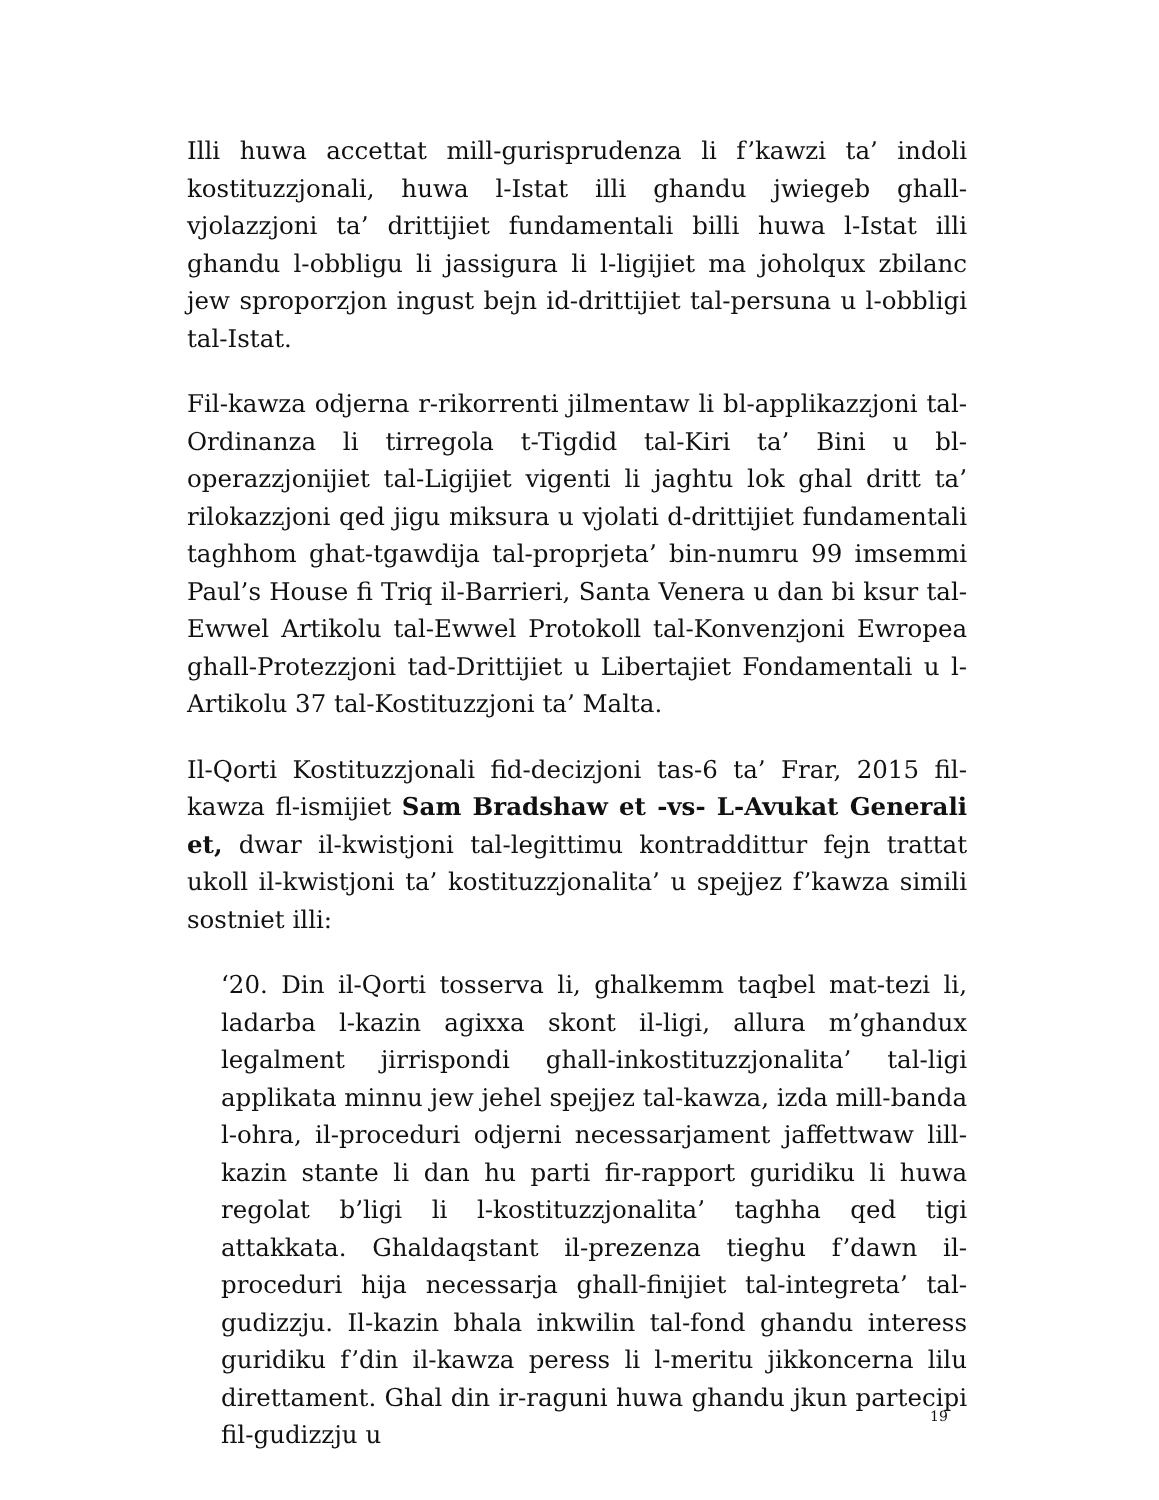Illi huwa accettat mill-gurisprudenza li f’kawzi ta’ indoli kostituzzjonali, huwa l-Istat illi ghandu jwiegeb ghall-vjolazzjoni ta’ drittijiet fundamentali billi huwa l-Istat illi ghandu l-obbligu li jassigura li l-ligijiet ma joholqux zbilanc jew sproporzjon ingust bejn id-drittijiet tal-persuna u l-obbligi tal-Istat.
Fil-kawza odjerna r-rikorrenti jilmentaw li bl-applikazzjoni tal-Ordinanza li tirregola t-Tigdid tal-Kiri ta’ Bini u bl-operazzjonijiet tal-Ligijiet vigenti li jaghtu lok ghal dritt ta’ rilokazzjoni qed jigu miksura u vjolati d-drittijiet fundamentali taghhom ghat-tgawdija tal-proprjeta’ bin-numru 99 imsemmi Paul’s House fi Triq il-Barrieri, Santa Venera u dan bi ksur tal-Ewwel Artikolu tal-Ewwel Protokoll tal-Konvenzjoni Ewropea ghall-Protezzjoni tad-Drittijiet u Libertajiet Fondamentali u l-Artikolu 37 tal-Kostituzzjoni ta’ Malta.
Il-Qorti Kostituzzjonali fid-decizjoni tas-6 ta’ Frar, 2015 fil-kawza fl-ismijiet Sam Bradshaw et -vs- L-Avukat Generali et, dwar il-kwistjoni tal-legittimu kontraddittur fejn trattat ukoll il-kwistjoni ta’ kostituzzjonalita’ u spejjez f’kawza simili sostniet illi:
‘20. Din il-Qorti tosserva li, ghalkemm taqbel mat-tezi li, ladarba l-kazin agixxa skont il-ligi, allura m’ghandux legalment jirrispondi ghall-inkostituzzjonalita’ tal-ligi applikata minnu jew jehel spejjez tal-kawza, izda mill-banda l-ohra, il-proceduri odjerni necessarjament jaffettwaw lill-kazin stante li dan hu parti fir-rapport guridiku li huwa regolat b’ligi li l-kostituzzjonalita’ taghha qed tigi attakkata. Ghaldaqstant il-prezenza tieghu f’dawn il-proceduri hija necessarja ghall-finijiet tal-integreta’ tal-gudizzju. Il-kazin bhala inkwilin tal-fond ghandu interess guridiku f’din il-kawza peress li l-meritu jikkoncerna lilu direttament. Ghal din ir-raguni huwa ghandu jkun partecipi fil-gudizzju u
19